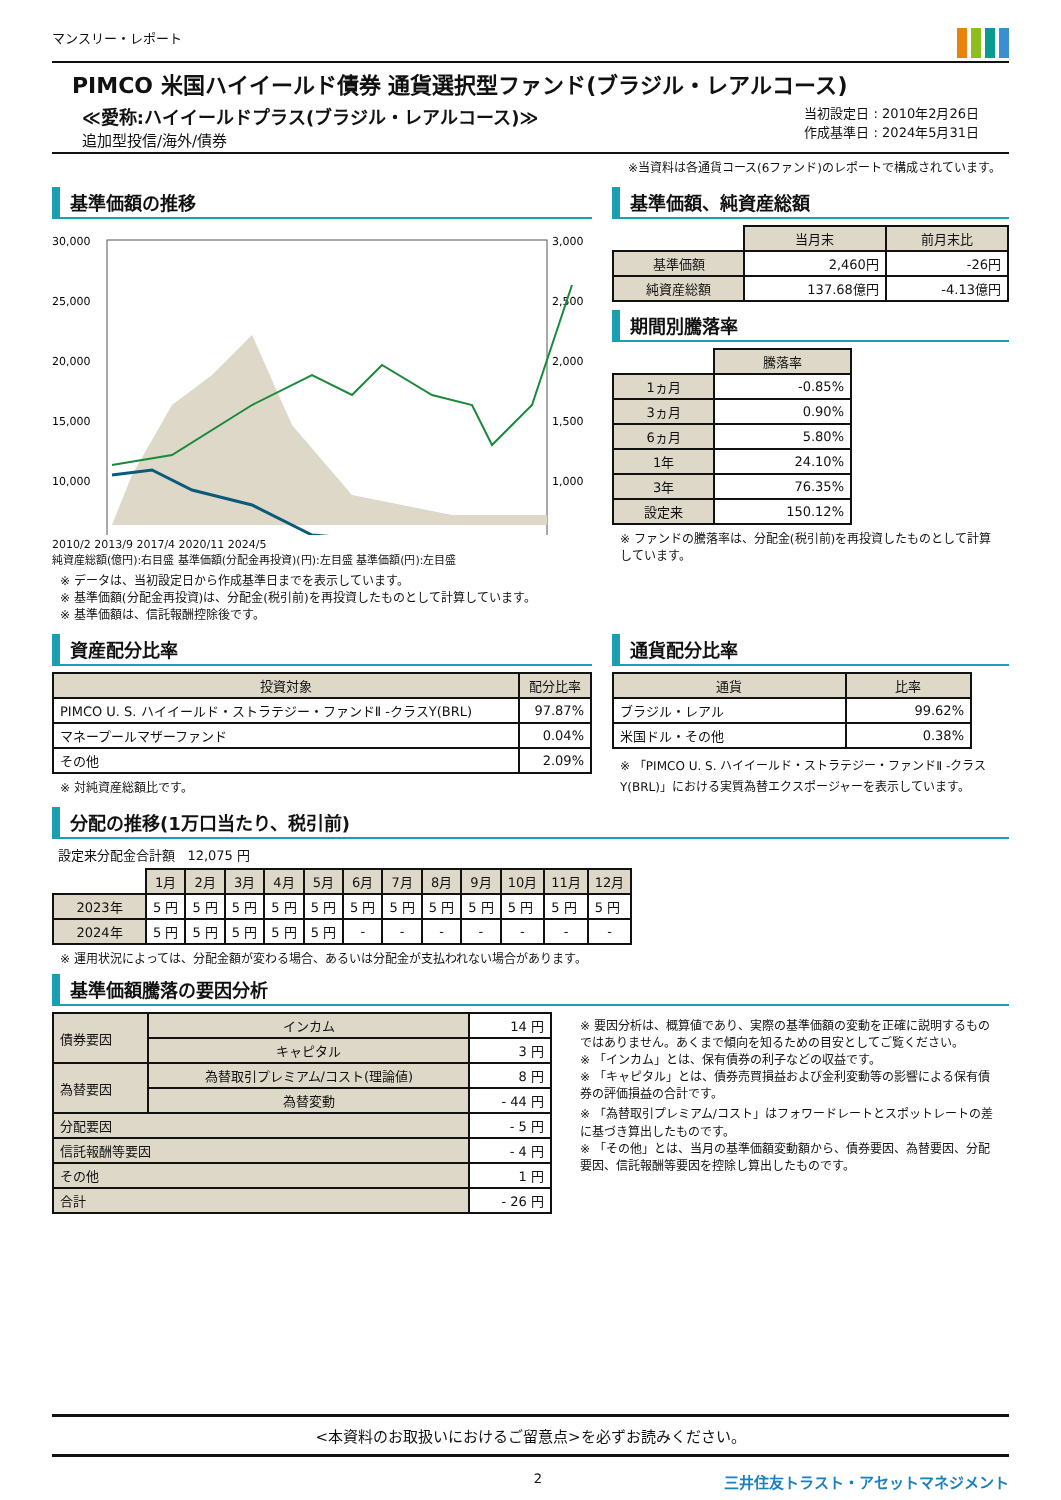マンスリー・レポート
PIMCO 米国ハイイールド債券 通貨選択型ファンド(ブラジル・レアルコース)
≪愛称:ハイイールドプラス(ブラジル・レアルコース)≫
追加型投信/海外/債券
当初設定日 : 2010年2月26日
作成基準日 : 2024年5月31日
※当資料は各通貨コース(6ファンド)のレポートで構成されています。
基準価額の推移
30,000
25,000
20,000
15,000
10,000
3,000
2,500
2,000
1,500
1,000
2010/2 2013/9 2017/4 2020/11 2024/5
純資産総額(億円):右目盛 基準価額(分配金再投資)(円):左目盛 基準価額(円):左目盛
※ データは、当初設定日から作成基準日までを表示しています。
※ 基準価額(分配金再投資)は、分配金(税引前)を再投資したものとして計算しています。
※ 基準価額は、信託報酬控除後です。
基準価額、純資産総額
| | 当月末 | 前月末比 |
| 基準価額 | 2,460円 | -26円 |
| 純資産総額 | 137.68億円 | -4.13億円 |
期間別騰落率
| | 騰落率 |
| 1ヵ月 | -0.85% |
| 3ヵ月 | 0.90% |
| 6ヵ月 | 5.80% |
| 1年 | 24.10% |
| 3年 | 76.35% |
| 設定来 | 150.12% |
※ ファンドの騰落率は、分配金(税引前)を再投資したものとして計算しています。
資産配分比率
| 投資対象 | 配分比率 |
| --- | --- |
| PIMCO U. S. ハイイールド・ストラテジー・ファンドⅡ -クラスY(BRL) | 97.87% |
| マネープールマザーファンド | 0.04% |
| その他 | 2.09% |
※ 対純資産総額比です。
通貨配分比率
| 通貨 | 比率 |
| --- | --- |
| ブラジル・レアル | 99.62% |
| 米国ドル・その他 | 0.38% |
※ 「PIMCO U. S. ハイイールド・ストラテジー・ファンドⅡ -クラスY(BRL)」における実質為替エクスポージャーを表示しています。
分配の推移(1万口当たり、税引前)
設定来分配金合計額 12,075 円
| | 1月 | 2月 | 3月 | 4月 | 5月 | 6月 | 7月 | 8月 | 9月 | 10月 | 11月 | 12月 |
| 2023年 | 5 円 | 5 円 | 5 円 | 5 円 | 5 円 | 5 円 | 5 円 | 5 円 | 5 円 | 5 円 | 5 円 | 5 円 |
| 2024年 | 5 円 | 5 円 | 5 円 | 5 円 | 5 円 | - | - | - | - | - | - | - |
※ 運用状況によっては、分配金額が変わる場合、あるいは分配金が支払われない場合があります。
基準価額騰落の要因分析
| 債券要因 | インカム | 14 円 |
| | キャピタル | 3 円 |
| 為替要因 | 為替取引プレミアム/コスト(理論値) | 8 円 |
| | 為替変動 | - 44 円 |
| 分配要因 | | - 5 円 |
| 信託報酬等要因 | | - 4 円 |
| その他 | | 1 円 |
| 合計 | | - 26 円 |
※ 要因分析は、概算値であり、実際の基準価額の変動を正確に説明するものではありません。あくまで傾向を知るための目安としてご覧ください。
※ 「インカム」とは、保有債券の利子などの収益です。
※ 「キャピタル」とは、債券売買損益および金利変動等の影響による保有債券の評価損益の合計です。
※ 「為替取引プレミアム/コスト」はフォワードレートとスポットレートの差に基づき算出したものです。
※ 「その他」とは、当月の基準価額変動額から、債券要因、為替要因、分配要因、信託報酬等要因を控除し算出したものです。
<本資料のお取扱いにおけるご留意点>を必ずお読みください。
2 三井住友トラスト・アセットマネジメント